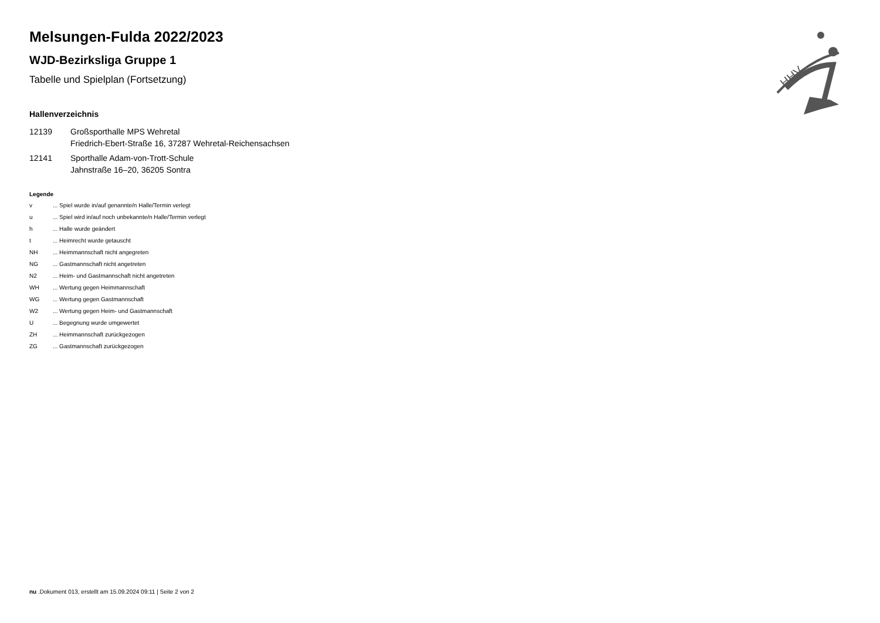HHV
Melsungen-Fulda 2022/2023
WJD-Bezirksliga Gruppe 1
Tabelle und Spielplan (Fortsetzung)
Hallenverzeichnis
12139 Großsporthalle MPS Wehretal
Friedrich-Ebert-Straße 16, 37287 Wehretal-Reichensachsen
12141 Sporthalle Adam-von-Trott-Schule
Jahnstraße 16–20, 36205 Sontra
Legende
v... Spiel wurde in/auf genannte/n Halle/Termin verlegt
u... Spiel wird in/auf noch unbekannte/n Halle/Termin verlegt
h... Halle wurde geändert
t... Heimrecht wurde getauscht
NH... Heimmannschaft nicht angegreten
NG... Gastmannschaft nicht angetreten
N2... Heim- und Gastmannschaft nicht angetreten
WH... Wertung gegen Heimmannschaft
WG... Wertung gegen Gastmannschaft
W2... Wertung gegen Heim- und Gastmannschaft
U... Begegnung wurde umgewertet
ZH... Heimmannschaft zurückgezogen
ZG... Gastmannschaft zurückgezogen
nu .Dokument 013, erstellt am 15.09.2024 09:11 | Seite 2 von 2